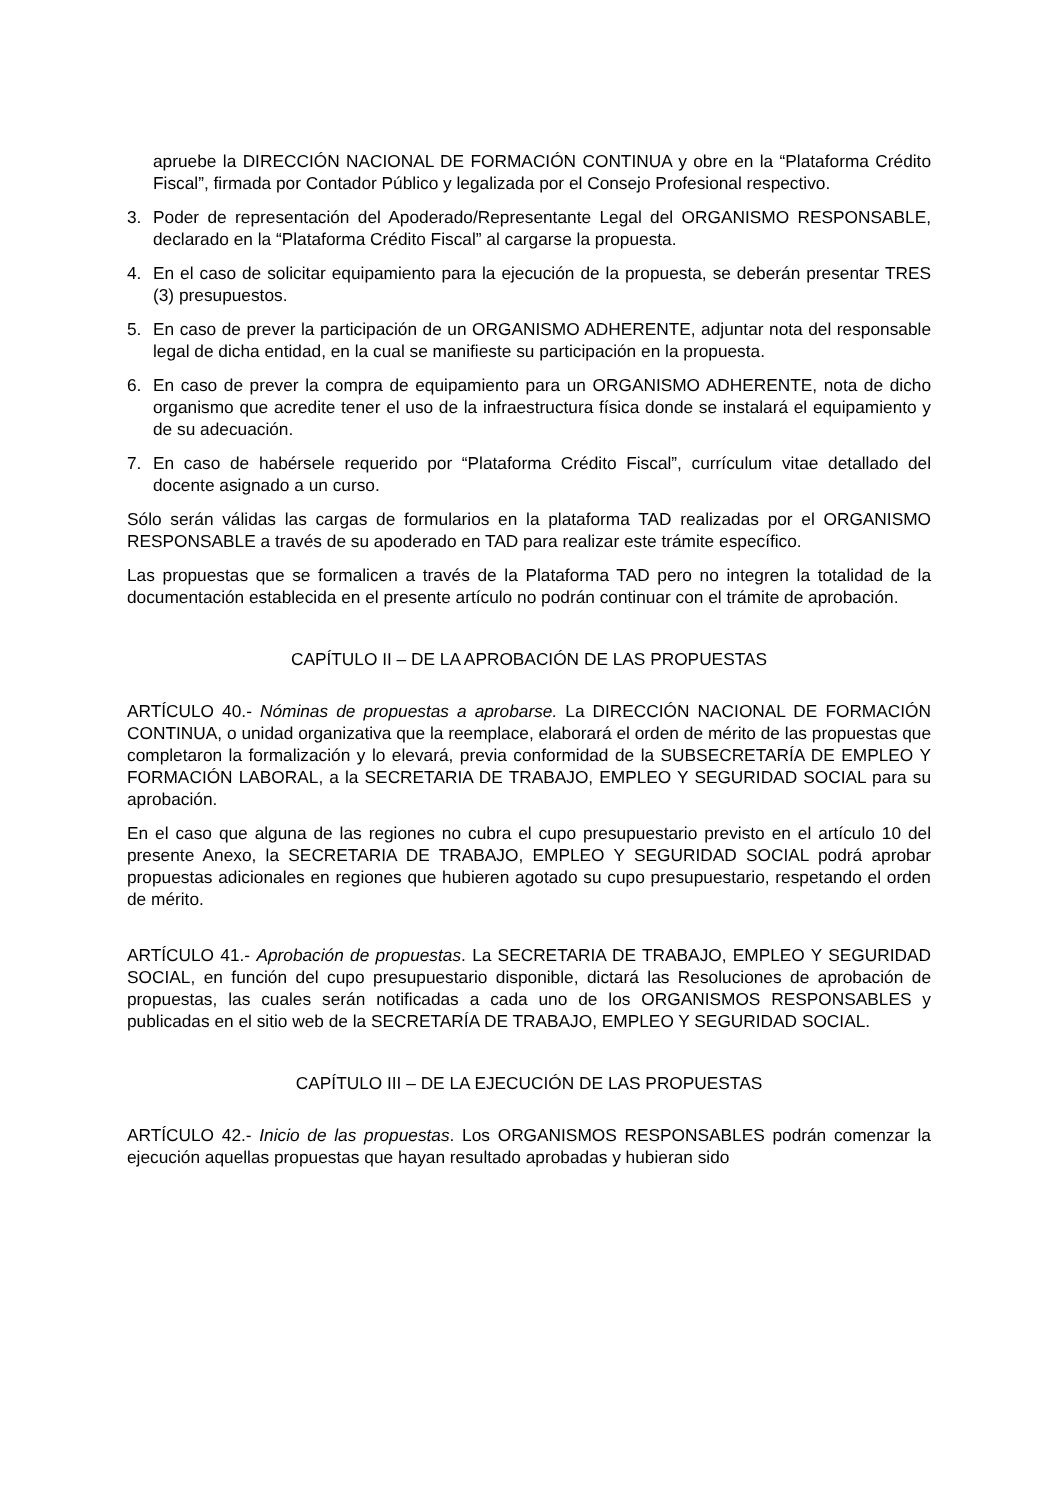apruebe la DIRECCIÓN NACIONAL DE FORMACIÓN CONTINUA y obre en la “Plataforma Crédito Fiscal”, firmada por Contador Público y legalizada por el Consejo Profesional respectivo.
3. Poder de representación del Apoderado/Representante Legal del ORGANISMO RESPONSABLE, declarado en la “Plataforma Crédito Fiscal” al cargarse la propuesta.
4. En el caso de solicitar equipamiento para la ejecución de la propuesta, se deberán presentar TRES (3) presupuestos.
5. En caso de prever la participación de un ORGANISMO ADHERENTE, adjuntar nota del responsable legal de dicha entidad, en la cual se manifieste su participación en la propuesta.
6. En caso de prever la compra de equipamiento para un ORGANISMO ADHERENTE, nota de dicho organismo que acredite tener el uso de la infraestructura física donde se instalará el equipamiento y de su adecuación.
7. En caso de habérsele requerido por “Plataforma Crédito Fiscal”, currículum vitae detallado del docente asignado a un curso.
Sólo serán válidas las cargas de formularios en la plataforma TAD realizadas por el ORGANISMO RESPONSABLE a través de su apoderado en TAD para realizar este trámite específico.
Las propuestas que se formalicen a través de la Plataforma TAD pero no integren la totalidad de la documentación establecida en el presente artículo no podrán continuar con el trámite de aprobación.
CAPÍTULO II – DE LA APROBACIÓN DE LAS PROPUESTAS
ARTÍCULO 40.- Nóminas de propuestas a aprobarse. La DIRECCIÓN NACIONAL DE FORMACIÓN CONTINUA, o unidad organizativa que la reemplace, elaborará el orden de mérito de las propuestas que completaron la formalización y lo elevará, previa conformidad de la SUBSECRETARÍA DE EMPLEO Y FORMACIÓN LABORAL, a la SECRETARIA DE TRABAJO, EMPLEO Y SEGURIDAD SOCIAL para su aprobación.
En el caso que alguna de las regiones no cubra el cupo presupuestario previsto en el artículo 10 del presente Anexo, la SECRETARIA DE TRABAJO, EMPLEO Y SEGURIDAD SOCIAL podrá aprobar propuestas adicionales en regiones que hubieren agotado su cupo presupuestario, respetando el orden de mérito.
ARTÍCULO 41.- Aprobación de propuestas. La SECRETARIA DE TRABAJO, EMPLEO Y SEGURIDAD SOCIAL, en función del cupo presupuestario disponible, dictará las Resoluciones de aprobación de propuestas, las cuales serán notificadas a cada uno de los ORGANISMOS RESPONSABLES y publicadas en el sitio web de la SECRETARÍA DE TRABAJO, EMPLEO Y SEGURIDAD SOCIAL.
CAPÍTULO III – DE LA EJECUCIÓN DE LAS PROPUESTAS
ARTÍCULO 42.- Inicio de las propuestas. Los ORGANISMOS RESPONSABLES podrán comenzar la ejecución aquellas propuestas que hayan resultado aprobadas y hubieran sido